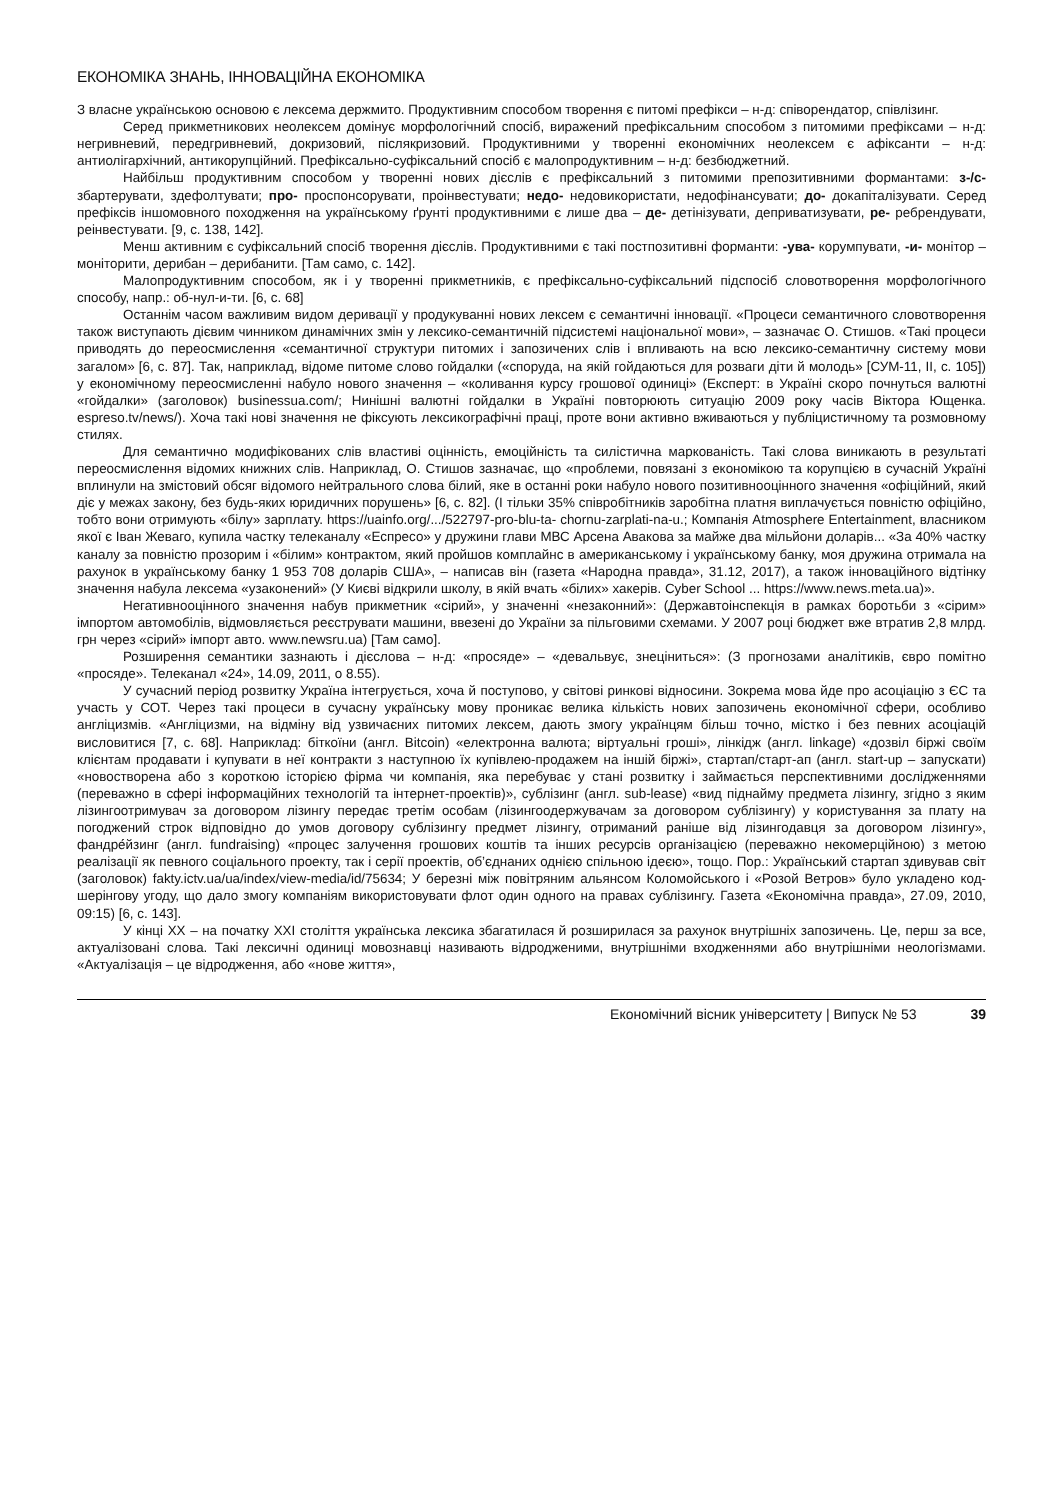ЕКОНОМІКА ЗНАНЬ, ІННОВАЦІЙНА ЕКОНОМІКА
З власне українською основою є лексема держмито. Продуктивним способом творення є питомі префікси – н-д: співорендатор, співлізинг.
Серед прикметникових неолексем домінує морфологічний спосіб, виражений префіксальним способом з питомими префіксами – н-д: негривневий, передгривневий, докризовий, післякризовий. Продуктивними у творенні економічних неолексем є афіксанти – н-д: антиолігархічний, антикорупційний. Префіксально-суфіксальний спосіб є малопродуктивним – н-д: безбюджетний.
Найбільш продуктивним способом у творенні нових дієслів є префіксальний з питомими препозитивними формантами: з-/с- збартерувати, здефолтувати; про- проспонсорувати, проінвестувати; недо- недовикористати, недофінансувати; до- докапіталізувати. Серед префіксів іншомовного походження на українському ґрунті продуктивними є лише два – де- детінізувати, деприватизувати, ре- ребрендувати, реінвестувати. [9, с. 138, 142].
Менш активним є суфіксальний спосіб творення дієслів. Продуктивними є такі постпозитивні форманти: -ува- корумпувати, -и- монітор – моніторити, дерибан – дерибанити. [Там само, с. 142].
Малопродуктивним способом, як і у творенні прикметників, є префіксально-суфіксальний підспосіб словотворення морфологічного способу, напр.: об-нул-и-ти. [6, с. 68]
Останнім часом важливим видом деривації у продукуванні нових лексем є семантичні інновації. «Процеси семантичного словотворення також виступають дієвим чинником динамічних змін у лексико-семантичній підсистемі національної мови», – зазначає О. Стишов. «Такі процеси приводять до переосмислення «семантичної структури питомих і запозичених слів і впливають на всю лексико-семантичну систему мови загалом» [6, с. 87]. Так, наприклад, відоме питоме слово гойдалки («споруда, на якій гойдаються для розваги діти й молодь» [СУМ-11, ІІ, с. 105]) у економічному переосмисленні набуло нового значення – «коливання курсу грошової одиниці» (Експерт: в Україні скоро почнуться валютні «гойдалки» (заголовок) businessua.com/; Нинішні валютні гойдалки в Україні повторюють ситуацію 2009 року часів Віктора Ющенка. espreso.tv/news/). Хоча такі нові значення не фіксують лексикографічні праці, проте вони активно вживаються у публіцистичному та розмовному стилях.
Для семантично модифікованих слів властиві оцінність, емоційність та силістична маркованість. Такі слова виникають в результаті переосмислення відомих книжних слів. Наприклад, О. Стишов зазначає, що «проблеми, повязані з економікою та корупцією в сучасній Україні вплинули на змістовий обсяг відомого нейтрального слова білий, яке в останні роки набуло нового позитивнооцінного значення «офіційний, який діє у межах закону, без будь-яких юридичних порушень» [6, с. 82]. (І тільки 35% співробітників заробітна платня виплачується повністю офіційно, тобто вони отримують «білу» зарплату. https://uainfo.org/.../522797-pro-blu-ta- chornu-zarplati-na-u.; Компанія Atmosphere Entertainment, власником якої є Іван Жеваго, купила частку телеканалу «Еспресо» у дружини глави МВС Арсена Авакова за майже два мільйони доларів... «За 40% частку каналу за повністю прозорим і «білим» контрактом, який пройшов комплайнс в американському і українському банку, моя дружина отримала на рахунок в українському банку 1 953 708 доларів США», – написав він (газета «Народна правда», 31.12, 2017), а також інноваційного відтінку значення набула лексема «узаконений» (У Києві відкрили школу, в якій вчать «білих» хакерів. Cyber School ... https://www.news.meta.ua)».
Негативнооцінного значення набув прикметник «сірий», у значенні «незаконний»: (Державтоінспекція в рамках боротьби з «сірим» імпортом автомобілів, відмовляється реєструвати машини, ввезені до України за пільговими схемами. У 2007 році бюджет вже втратив 2,8 млрд. грн через «сірий» імпорт авто. www.newsru.ua) [Там само].
Розширення семантики зазнають і дієслова – н-д: «просяде» – «девальвує, знеціниться»: (З прогнозами аналітиків, євро помітно «просяде». Телеканал «24», 14.09, 2011, о 8.55).
У сучасний період розвитку Україна інтегрується, хоча й поступово, у світові ринкові відносини. Зокрема мова йде про асоціацію з ЄС та участь у СОТ. Через такі процеси в сучасну українську мову проникає велика кількість нових запозичень економічної сфери, особливо англіцизмів. «Англіцизми, на відміну від узвичаєних питомих лексем, дають змогу українцям більш точно, містко і без певних асоціацій висловитися [7, с. 68]. Наприклад: біткоїни (англ. Bitcoin) «електронна валюта; віртуальні гроші», лінкідж (англ. linkage) «дозвіл біржі своїм клієнтам продавати і купувати в неї контракти з наступною їх купівлею-продажем на іншій біржі», стартап/старт-ап (англ. start-up – запускати) «новостворена або з короткою історією фірма чи компанія, яка перебуває у стані розвитку і займається перспективними дослідженнями (переважно в сфері інформаційних технологій та інтернет-проектів)», сублізинг (англ. sub-lease) «вид піднайму предмета лізингу, згідно з яким лізингоотримувач за договором лізингу передає третім особам (лізингоодержувачам за договором сублізингу) у користування за плату на погоджений строк відповідно до умов договору сублізингу предмет лізингу, отриманий раніше від лізингодавця за договором лізингу», фандре́йзинг (англ. fundraising) «процес залучення грошових коштів та інших ресурсів організацією (переважно некомерційною) з метою реалізації як певного соціального проекту, так і серії проектів, об’єднаних однією спільною ідеєю», тощо. Пор.: Український стартап здивував світ (заголовок) fakty.ictv.ua/ua/index/view-media/id/75634; У березні між повітряним альянсом Коломойського і «Розой Ветров» було укладено код-шерінгову угоду, що дало змогу компаніям використовувати флот один одного на правах сублізингу. Газета «Економічна правда», 27.09, 2010, 09:15) [6, с. 143].
У кінці ХХ – на початку ХХІ століття українська лексика збагатилася й розширилася за рахунок внутрішніх запозичень. Це, перш за все, актуалізовані слова. Такі лексичні одиниці мовознавці називають відродженими, внутрішніми входженнями або внутрішніми неологізмами. «Актуалізація – це відродження, або «нове життя»,
Економічний вісник університету | Випуск № 53 39